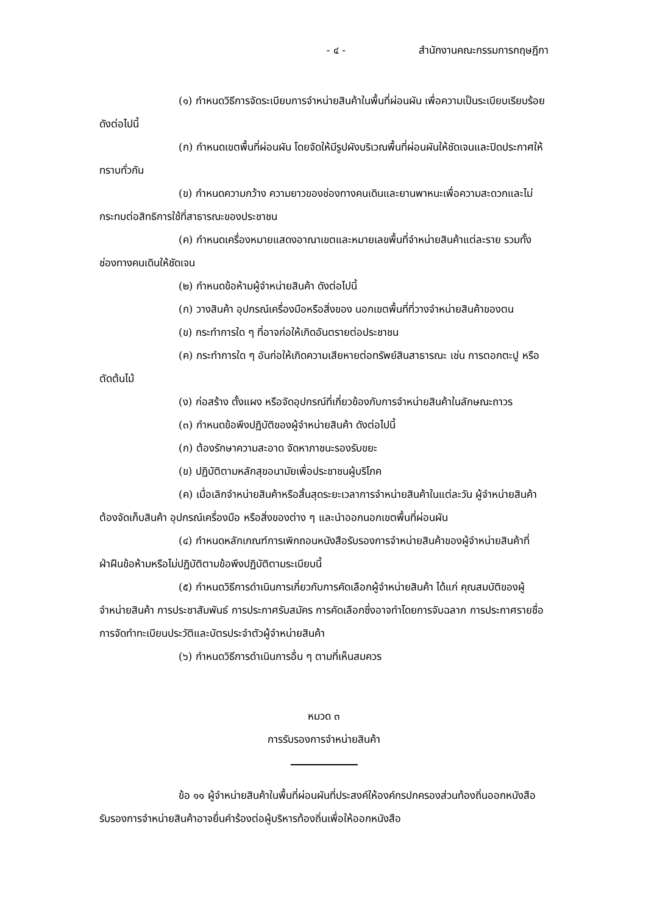- ๔ - สำนักงานคณะกรรมการกฤษฎีกา
(๑) กำหนดวิธีการจัดระเบียบการจำหน่ายสินค้าในพื้นที่ผ่อนผัน เพื่อความเป็นระเบียบเรียบร้อย ดังต่อไปนี้
(ก) กำหนดเขตพื้นที่ผ่อนผัน โดยจัดให้มีรูปผังบริเวณพื้นที่ผ่อนผันให้ชัดเจนและปิดประกาศให้ทราบทั่วกัน
(ข) กำหนดความกว้าง ความยาวของช่องทางคนเดินและยานพาหนะเพื่อความสะดวกและไม่กระทบต่อสิทธิการใช้ที่สาธารณะของประชาชน
(ค) กำหนดเครื่องหมายแสดงอาณาเขตและหมายเลขพื้นที่จำหน่ายสินค้าแต่ละราย รวมทั้งช่องทางคนเดินให้ชัดเจน
(๒) กำหนดข้อห้ามผู้จำหน่ายสินค้า ดังต่อไปนี้
(ก) วางสินค้า อุปกรณ์เครื่องมือหรือสิ่งของ นอกเขตพื้นที่ที่วางจำหน่ายสินค้าของตน
(ข) กระทำการใด ๆ ที่อาจก่อให้เกิดอันตรายต่อประชาชน
(ค) กระทำการใด ๆ อันก่อให้เกิดความเสียหายต่อทรัพย์สินสาธารณะ เช่น การตอกตะปู หรือตัดต้นไม้
(ง) ก่อสร้าง ตั้งแผง หรือจัดอุปกรณ์ที่เกี่ยวข้องกับการจำหน่ายสินค้าในลักษณะถาวร
(๓) กำหนดข้อพึงปฏิบัติของผู้จำหน่ายสินค้า ดังต่อไปนี้
(ก) ต้องรักษาความสะอาด จัดหาภาชนะรองรับขยะ
(ข) ปฏิบัติตามหลักสุขอนามัยเพื่อประชาชนผู้บริโภค
(ค) เมื่อเลิกจำหน่ายสินค้าหรือสิ้นสุดระยะเวลาการจำหน่ายสินค้าในแต่ละวัน ผู้จำหน่ายสินค้าต้องจัดเก็บสินค้า อุปกรณ์เครื่องมือ หรือสิ่งของต่าง ๆ และนำออกนอกเขตพื้นที่ผ่อนผัน
(๔) กำหนดหลักเกณฑ์การเพิกถอนหนังสือรับรองการจำหน่ายสินค้าของผู้จำหน่ายสินค้าที่ฝ่าฝืนข้อห้ามหรือไม่ปฏิบัติตามข้อพึงปฏิบัติตามระเบียบนี้
(๕) กำหนดวิธีการดำเนินการเกี่ยวกับการคัดเลือกผู้จำหน่ายสินค้า ได้แก่ คุณสมบัติของผู้จำหน่ายสินค้า การประชาสัมพันธ์ การประกาศรับสมัคร การคัดเลือกซึ่งอาจทำโดยการจับฉลาก การประกาศรายชื่อ การจัดทำทะเบียนประวัติและบัตรประจำตัวผู้จำหน่ายสินค้า
(๖) กำหนดวิธีการดำเนินการอื่น ๆ ตามที่เห็นสมควร
หมวด ๓
การรับรองการจำหน่ายสินค้า
ข้อ ๑๑ ผู้จำหน่ายสินค้าในพื้นที่ผ่อนผันที่ประสงค์ให้องค์กรปกครองส่วนท้องถิ่นออกหนังสือรับรองการจำหน่ายสินค้าอาจยื่นคำร้องต่อผู้บริหารท้องถิ่นเพื่อให้ออกหนังสือ